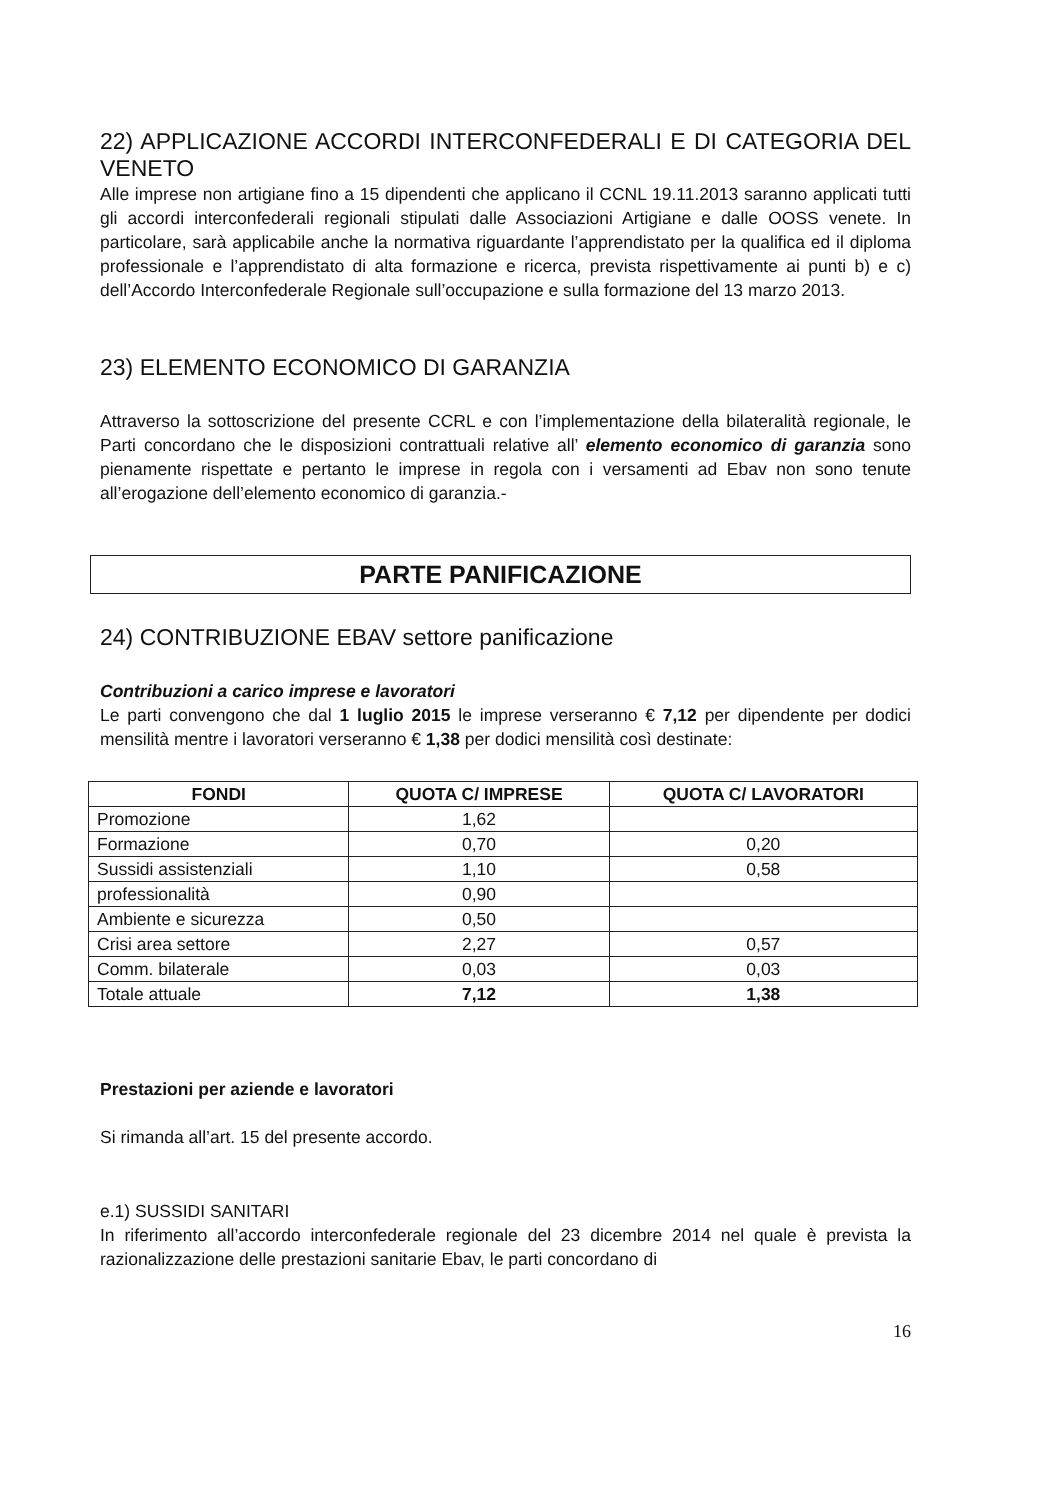22) APPLICAZIONE ACCORDI INTERCONFEDERALI E DI CATEGORIA DEL VENETO
Alle imprese non artigiane fino a 15 dipendenti che applicano il CCNL 19.11.2013 saranno applicati tutti gli accordi interconfederali regionali stipulati dalle Associazioni Artigiane e dalle OOSS venete. In particolare, sarà applicabile anche la normativa riguardante l’apprendistato per la qualifica ed il diploma professionale e l’apprendistato di alta formazione e ricerca, prevista rispettivamente ai punti b) e c) dell’Accordo Interconfederale Regionale sull’occupazione e sulla formazione del 13 marzo 2013.
23) ELEMENTO ECONOMICO DI GARANZIA
Attraverso la sottoscrizione del presente CCRL e con l’implementazione della bilateralità regionale, le Parti concordano che le disposizioni contrattuali relative all’ elemento economico di garanzia sono pienamente rispettate e pertanto le imprese in regola con i versamenti ad Ebav non sono tenute all’erogazione dell’elemento economico di garanzia.-
PARTE PANIFICAZIONE
24) CONTRIBUZIONE EBAV settore panificazione
Contribuzioni a carico imprese e lavoratori
Le parti convengono che dal 1 luglio 2015 le imprese verseranno € 7,12 per dipendente per dodici mensilità mentre i lavoratori verseranno € 1,38 per dodici mensilità così destinate:
| FONDI | QUOTA C/ IMPRESE | QUOTA C/ LAVORATORI |
| --- | --- | --- |
| Promozione | 1,62 | |
| Formazione | 0,70 | 0,20 |
| Sussidi assistenziali | 1,10 | 0,58 |
| professionalità | 0,90 | |
| Ambiente e sicurezza | 0,50 | |
| Crisi area settore | 2,27 | 0,57 |
| Comm. bilaterale | 0,03 | 0,03 |
| Totale attuale | 7,12 | 1,38 |
Prestazioni per aziende e lavoratori
Si rimanda all’art. 15 del presente accordo.
e.1) SUSSIDI SANITARI
In riferimento all’accordo interconfederale regionale del 23 dicembre 2014 nel quale è prevista la razionalizzazione delle prestazioni sanitarie Ebav, le parti concordano di
16